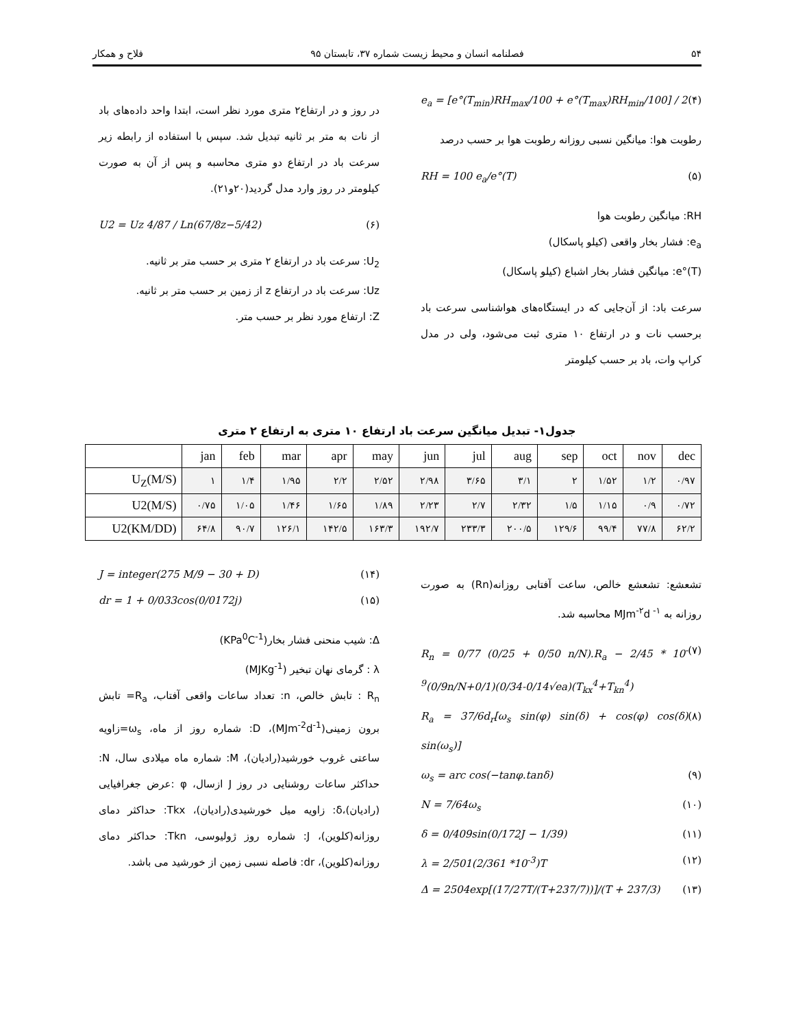۵۴ فصلنامه انسان و محیط زیست شماره ۳۷، تابستان ۹۵ فلاح و همکار
e<sub>a</sub> = [e°(T<sub>min</sub>)RH<sub>max</sub>/100 + e°(T<sub>max</sub>)RH<sub>min</sub>/100] / 2 (۴)
رطوبت هوا: میانگین نسبی روزانه رطوبت هوا بر حسب درصد
RH = 100 e<sub>a</sub>/e°(T) (۵)
RH: میانگین رطوبت هوا
e<sub>a</sub>: فشار بخار واقعی (کیلو پاسکال)
e°(T): میانگین فشار بخار اشباع (کیلو پاسکال)
سرعت باد: از آن‌جایی که در ایستگاه‌های هواشناسی سرعت باد برحسب نات و در ارتفاع ۱۰ متری ثبت می‌شود، ولی در مدل کراپ وات، باد بر حسب کیلومتر
در روز و در ارتفاع۲ متری مورد نظر است، ابتدا واحد داده‌های باد از نات به متر بر ثانیه تبدیل شد. سپس با استفاده از رابطه زیر سرعت باد در ارتفاع دو متری محاسبه و پس از آن به صورت کیلومتر در روز وارد مدل گردید(۲۰و۲۱).
U2 = Uz 4/87 / Ln(67/8z−5/42) (۶)
U<sub>2</sub>: سرعت باد در ارتفاع ۲ متری بر حسب متر بر ثانیه.
Uz: سرعت باد در ارتفاع z از زمین بر حسب متر بر ثانیه.
Z: ارتفاع مورد نظر بر حسب متر.
جدول۱- تبدیل میانگین سرعت باد ارتفاع ۱۰ متری به ارتفاع ۲ متری
| | jan | feb | mar | apr | may | jun | jul | aug | sep | oct | nov | dec |
| --- | --- | --- | --- | --- | --- | --- | --- | --- | --- | --- | --- | --- |
| U<sub>Z</sub>(M/S) | ۱ | ۱/۴ | ۱/۹۵ | ۲/۲ | ۲/۵۲ | ۲/۹۸ | ۳/۶۵ | ۳/۱ | ۲ | ۱/۵۲ | ۱/۲ | ۰/۹۷ |
| U2(M/S) | ۰/۷۵ | ۱/۰۵ | ۱/۴۶ | ۱/۶۵ | ۱/۸۹ | ۲/۲۳ | ۲/۷ | ۲/۳۲ | ۱/۵ | ۱/۱۵ | ۰/۹ | ۰/۷۲ |
| U2(KM/DD) | ۶۴/۸ | ۹۰/۷ | ۱۲۶/۱ | ۱۴۲/۵ | ۱۶۳/۳ | ۱۹۲/۷ | ۲۳۳/۳ | ۲۰۰/۵ | ۱۲۹/۶ | ۹۹/۴ | ۷۷/۸ | ۶۲/۲ |
تشعشع: تشعشع خالص، ساعت آفتابی روزانه(Rn) به صورت روزانه به MJm<sup>-۲</sup>d<sup>-۱</sup> محاسبه شد.
R<sub>n</sub> = 0/77 (0/25 + 0/50 n/N).R<sub>a</sub> − 2/45 * 10<sup>-9</sup>(0/9n/N+0/1)(0/34-0/14√ea)(T<sub>kx</sub><sup>4</sup>+T<sub>kn</sub><sup>4</sup>) (۷)
R<sub>a</sub> = 37/6d<sub>r</sub>[ω<sub>s</sub> sin(φ) sin(δ) + cos(φ) cos(δ) sin(ω<sub>s</sub>)] (۸)
ω<sub>s</sub> = arc cos(−tanφ.tanδ) (۹)
N = 7/64ω<sub>s</sub> (۱۰)
δ = 0/409sin(0/172J − 1/39) (۱۱)
λ = 2/501(2/361 *10<sup>-3</sup>)T (۱۲)
Δ = 2504exp[(17/27T/(T+237/7))]/(T + 237/3) (۱۳)
J = integer(275 M/9 − 30 + D) (۱۴)
dr = 1 + 0/033cos(0/0172j) (۱۵)
Δ: شیب منحنی فشار بخار(KPa<sup>0</sup>C<sup>-1</sup>)
λ : گرمای نهان تبخیر (MJKg<sup>-1</sup>)
R<sub>n</sub> : تابش خالص، n: تعداد ساعات واقعی آفتاب، R<sub>a</sub>= تابش برون زمینی(MJm<sup>-2</sup>d<sup>-1</sup>)، D: شماره روز از ماه، ω<sub>s</sub>=زاویه ساعتی غروب خورشید(رادیان)، M: شماره ماه میلادی سال، N: حداکثر ساعات روشنایی در روز J ازسال، φ :عرض جغرافیایی (رادیان)،δ: زاویه میل خورشیدی(رادیان)، Tkx: حداکثر دمای روزانه(کلوین)، J: شماره روز ژولیوسی، Tkn: حداکثر دمای روزانه(کلوین)، dr: فاصله نسبی زمین از خورشید می باشد.